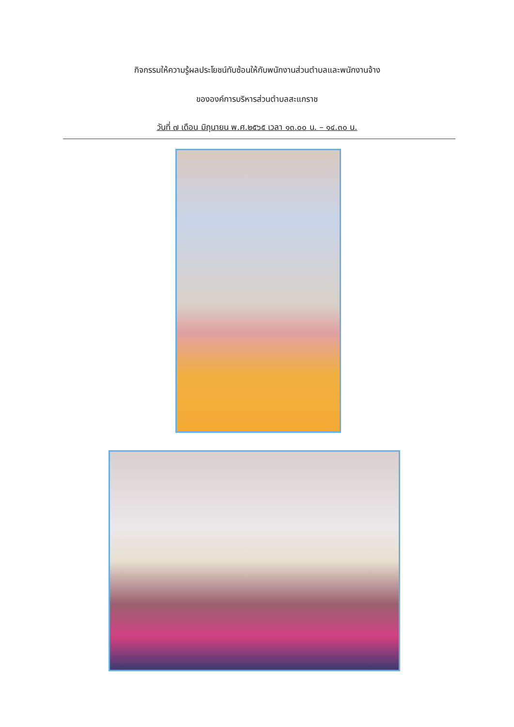กิจกรรมให้ความรู้ผลประโยชน์ทับซ้อนให้กับพนักงานส่วนตำบลและพนักงานจ้าง
ขององค์การบริหารส่วนตำบลสะแกราช
วันที่ ๗ เดือน มิถุนายน พ.ศ.๒๕๖๕ เวลา ๑๓.๐๐ น. – ๑๔.๓๐ น.